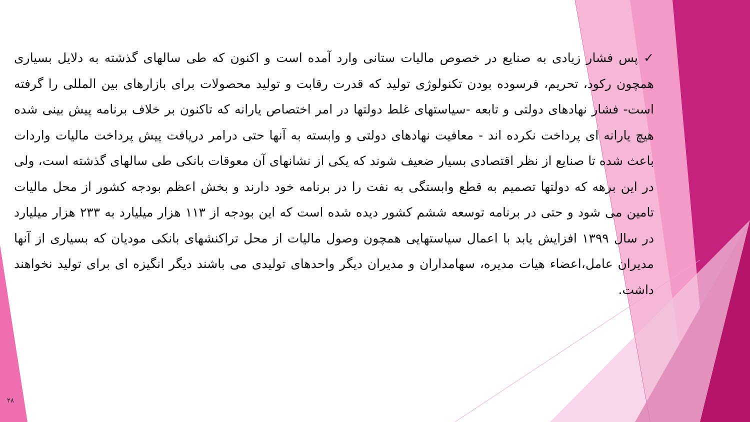✓ پس فشار زیادی به صنایع در خصوص مالیات ستانی وارد آمده است و اکنون که طی سالهای گذشته به دلایل بسیاری همچون رکود، تحریم، فرسوده بودن تکنولوژی تولید که قدرت رقابت و تولید محصولات برای بازارهای بین المللی را گرفته است- فشار نهادهای دولتی و تابعه -سیاستهای غلط دولتها در امر اختصاص یارانه که تاکنون بر خلاف برنامه پیش بینی شده هیچ یارانه ای پرداخت نکرده اند - معافیت نهادهای دولتی و وابسته به آنها حتی درامر دریافت پیش پرداخت مالیات واردات باعث شده تا صنایع از نظر اقتصادی بسیار ضعیف شوند که یکی از نشانهای آن معوقات بانکی طی سالهای گذشته است، ولی در این برهه که دولتها تصمیم به قطع وابستگی به نفت را در برنامه خود دارند و بخش اعظم بودجه کشور از محل مالیات تامین می شود و حتی در برنامه توسعه ششم کشور دیده شده است که این بودجه از ۱۱۳ هزار میلیارد به ۲۳۳ هزار میلیارد در سال ۱۳۹۹ افزایش یابد با اعمال سیاستهایی همچون وصول مالیات از محل تراکنشهای بانکی مودیان که بسیاری از آنها مدیران عامل،اعضاء هیات مدیره، سهامداران و مدیران دیگر واحدهای تولیدی می باشند دیگر انگیزه ای برای تولید نخواهند داشت.
۲۸